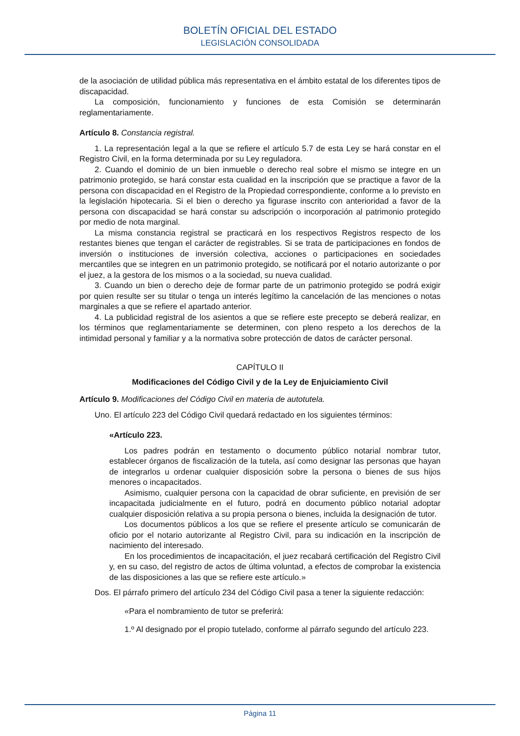BOLETÍN OFICIAL DEL ESTADO
LEGISLACIÓN CONSOLIDADA
de la asociación de utilidad pública más representativa en el ámbito estatal de los diferentes tipos de discapacidad.
La composición, funcionamiento y funciones de esta Comisión se determinarán reglamentariamente.
Artículo 8. Constancia registral.
1. La representación legal a la que se refiere el artículo 5.7 de esta Ley se hará constar en el Registro Civil, en la forma determinada por su Ley reguladora.
2. Cuando el dominio de un bien inmueble o derecho real sobre el mismo se integre en un patrimonio protegido, se hará constar esta cualidad en la inscripción que se practique a favor de la persona con discapacidad en el Registro de la Propiedad correspondiente, conforme a lo previsto en la legislación hipotecaria. Si el bien o derecho ya figurase inscrito con anterioridad a favor de la persona con discapacidad se hará constar su adscripción o incorporación al patrimonio protegido por medio de nota marginal.
La misma constancia registral se practicará en los respectivos Registros respecto de los restantes bienes que tengan el carácter de registrables. Si se trata de participaciones en fondos de inversión o instituciones de inversión colectiva, acciones o participaciones en sociedades mercantiles que se integren en un patrimonio protegido, se notificará por el notario autorizante o por el juez, a la gestora de los mismos o a la sociedad, su nueva cualidad.
3. Cuando un bien o derecho deje de formar parte de un patrimonio protegido se podrá exigir por quien resulte ser su titular o tenga un interés legítimo la cancelación de las menciones o notas marginales a que se refiere el apartado anterior.
4. La publicidad registral de los asientos a que se refiere este precepto se deberá realizar, en los términos que reglamentariamente se determinen, con pleno respeto a los derechos de la intimidad personal y familiar y a la normativa sobre protección de datos de carácter personal.
CAPÍTULO II
Modificaciones del Código Civil y de la Ley de Enjuiciamiento Civil
Artículo 9. Modificaciones del Código Civil en materia de autotutela.
Uno. El artículo 223 del Código Civil quedará redactado en los siguientes términos:
«Artículo 223.
Los padres podrán en testamento o documento público notarial nombrar tutor, establecer órganos de fiscalización de la tutela, así como designar las personas que hayan de integrarlos u ordenar cualquier disposición sobre la persona o bienes de sus hijos menores o incapacitados.
Asimismo, cualquier persona con la capacidad de obrar suficiente, en previsión de ser incapacitada judicialmente en el futuro, podrá en documento público notarial adoptar cualquier disposición relativa a su propia persona o bienes, incluida la designación de tutor.
Los documentos públicos a los que se refiere el presente artículo se comunicarán de oficio por el notario autorizante al Registro Civil, para su indicación en la inscripción de nacimiento del interesado.
En los procedimientos de incapacitación, el juez recabará certificación del Registro Civil y, en su caso, del registro de actos de última voluntad, a efectos de comprobar la existencia de las disposiciones a las que se refiere este artículo.»
Dos. El párrafo primero del artículo 234 del Código Civil pasa a tener la siguiente redacción:
«Para el nombramiento de tutor se preferirá:
1.º Al designado por el propio tutelado, conforme al párrafo segundo del artículo 223.
Página 11